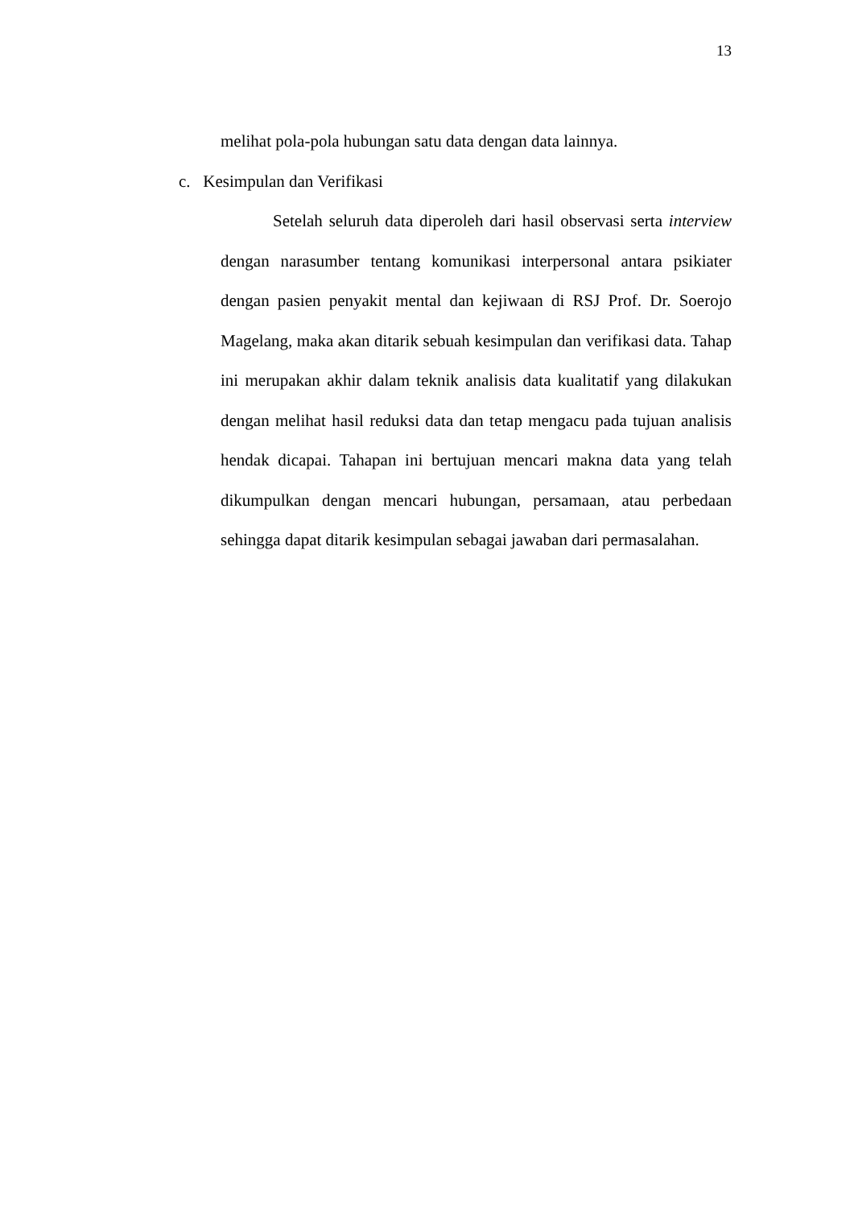13
melihat pola-pola hubungan satu data dengan data lainnya.
c. Kesimpulan dan Verifikasi
Setelah seluruh data diperoleh dari hasil observasi serta interview dengan narasumber tentang komunikasi interpersonal antara psikiater dengan pasien penyakit mental dan kejiwaan di RSJ Prof. Dr. Soerojo Magelang, maka akan ditarik sebuah kesimpulan dan verifikasi data. Tahap ini merupakan akhir dalam teknik analisis data kualitatif yang dilakukan dengan melihat hasil reduksi data dan tetap mengacu pada tujuan analisis hendak dicapai. Tahapan ini bertujuan mencari makna data yang telah dikumpulkan dengan mencari hubungan, persamaan, atau perbedaan sehingga dapat ditarik kesimpulan sebagai jawaban dari permasalahan.